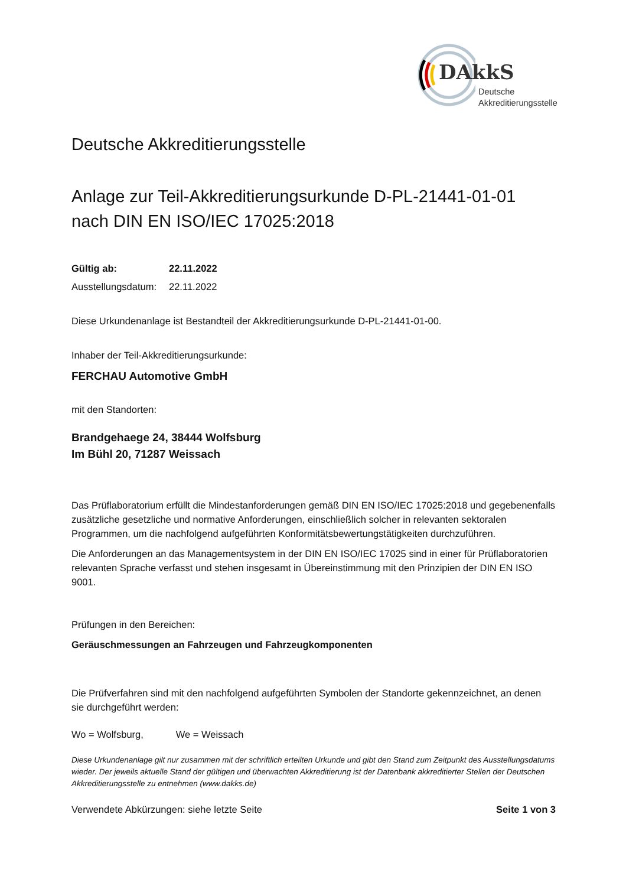DAkkS
Deutsche
Akkreditierungsstelle
Deutsche Akkreditierungsstelle
Anlage zur Teil-Akkreditierungsurkunde D-PL-21441-01-01
nach DIN EN ISO/IEC 17025:2018
Gültig ab: 22.11.2022
Ausstellungsdatum: 22.11.2022
Diese Urkundenanlage ist Bestandteil der Akkreditierungsurkunde D-PL-21441-01-00.
Inhaber der Teil-Akkreditierungsurkunde:
FERCHAU Automotive GmbH
mit den Standorten:
Brandgehaege 24, 38444 Wolfsburg
Im Bühl 20, 71287 Weissach
Das Prüflaboratorium erfüllt die Mindestanforderungen gemäß DIN EN ISO/IEC 17025:2018 und gegebenenfalls zusätzliche gesetzliche und normative Anforderungen, einschließlich solcher in relevanten sektoralen Programmen, um die nachfolgend aufgeführten Konformitätsbewertungstätigkeiten durchzuführen.
Die Anforderungen an das Managementsystem in der DIN EN ISO/IEC 17025 sind in einer für Prüflaboratorien relevanten Sprache verfasst und stehen insgesamt in Übereinstimmung mit den Prinzipien der DIN EN ISO 9001.
Prüfungen in den Bereichen:
Geräuschmessungen an Fahrzeugen und Fahrzeugkomponenten
Die Prüfverfahren sind mit den nachfolgend aufgeführten Symbolen der Standorte gekennzeichnet, an denen sie durchgeführt werden:
Wo = Wolfsburg, We = Weissach
Diese Urkundenanlage gilt nur zusammen mit der schriftlich erteilten Urkunde und gibt den Stand zum Zeitpunkt des Ausstellungsdatums wieder. Der jeweils aktuelle Stand der gültigen und überwachten Akkreditierung ist der Datenbank akkreditierter Stellen der Deutschen Akkreditierungsstelle zu entnehmen (www.dakks.de)
Verwendete Abkürzungen: siehe letzte Seite Seite 1 von 3